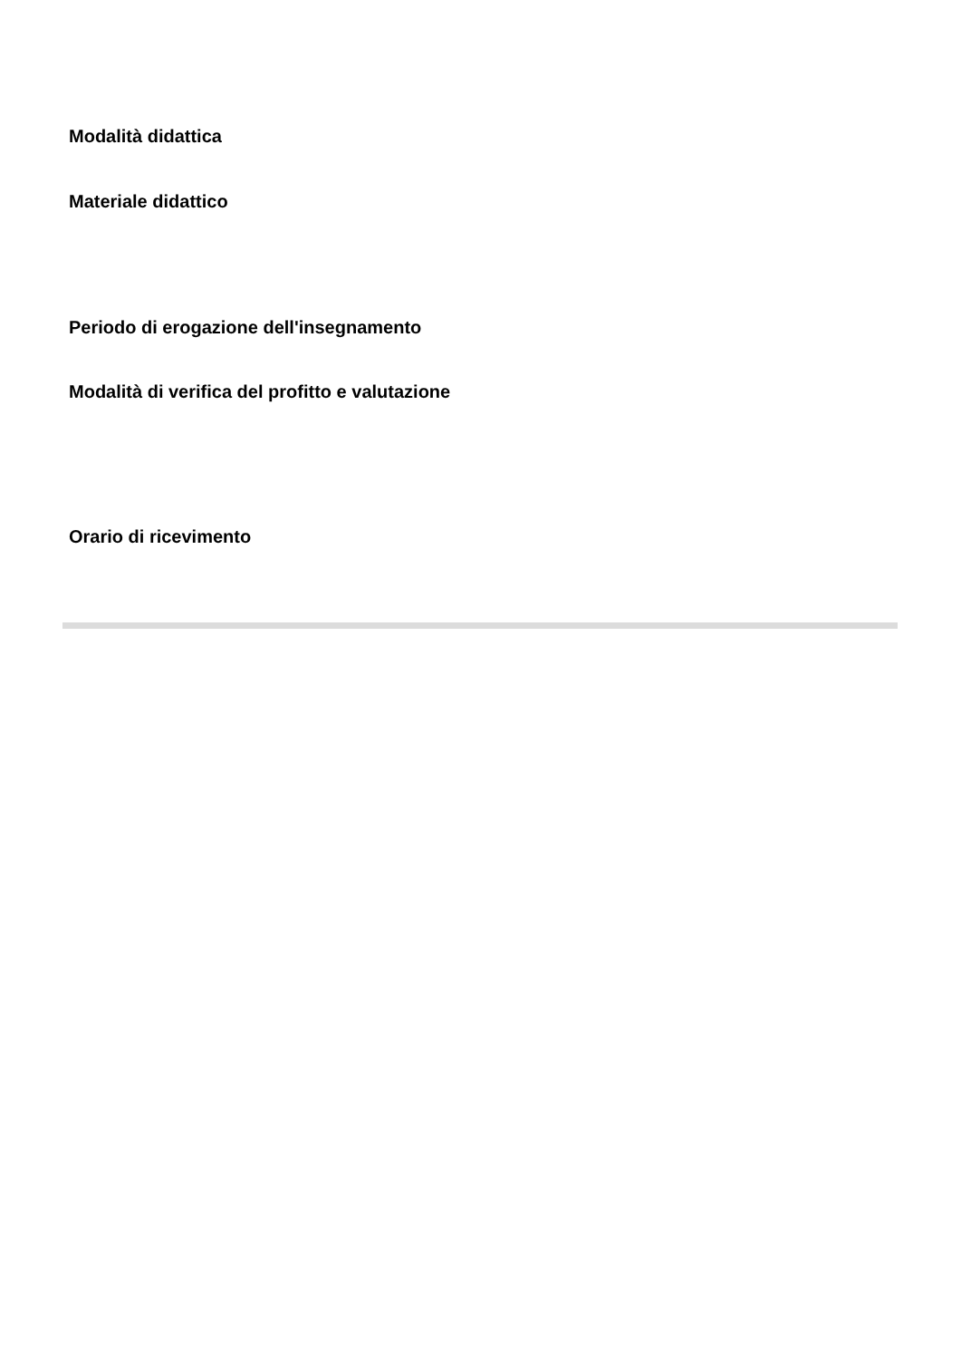Modalità didattica
Materiale didattico
Periodo di erogazione dell'insegnamento
Modalità di verifica del profitto e valutazione
Orario di ricevimento